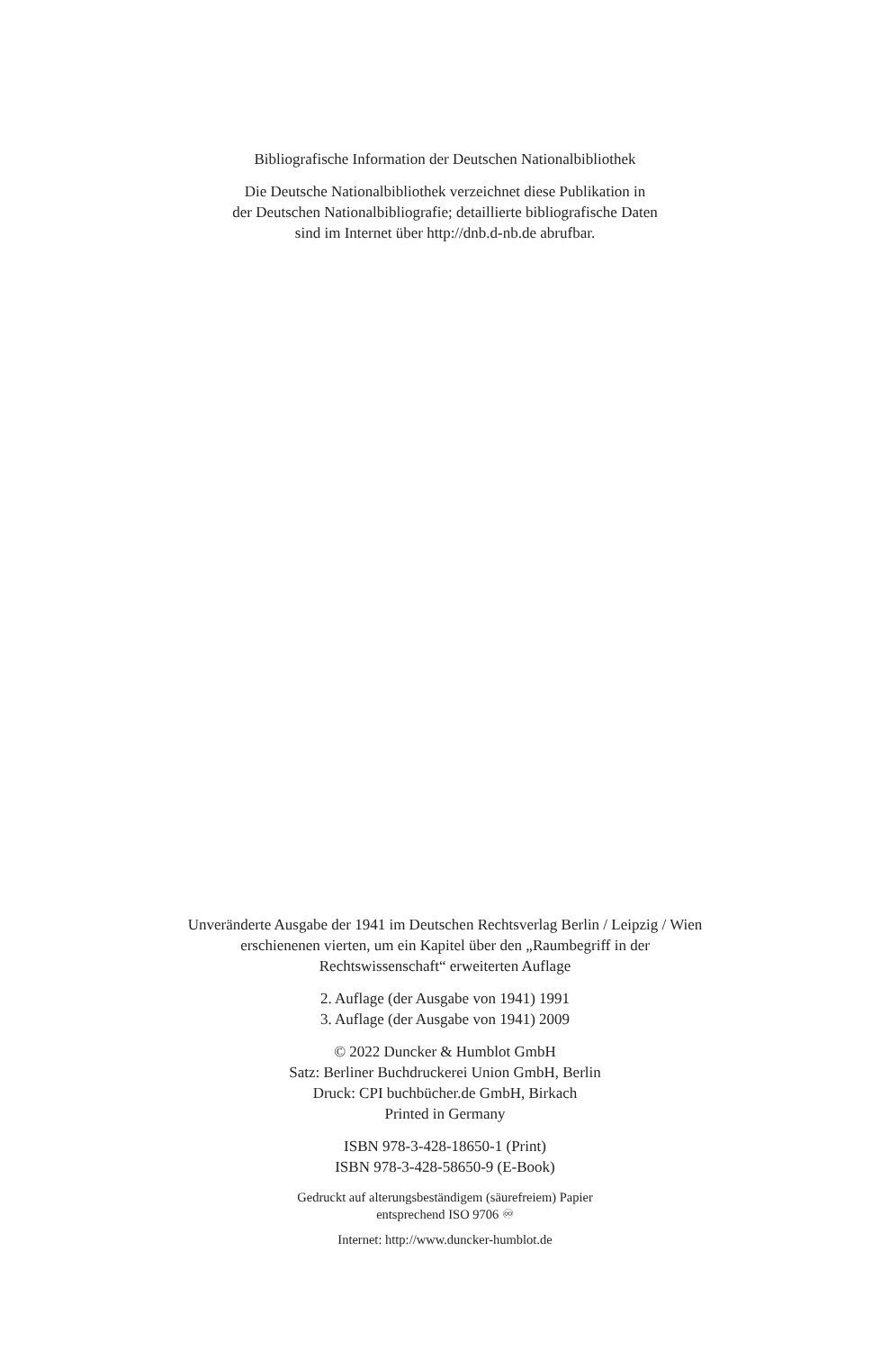Bibliografische Information der Deutschen Nationalbibliothek
Die Deutsche Nationalbibliothek verzeichnet diese Publikation in
der Deutschen Nationalbibliografie; detaillierte bibliografische Daten
sind im Internet über http://dnb.d-nb.de abrufbar.
Unveränderte Ausgabe der 1941 im Deutschen Rechtsverlag Berlin / Leipzig / Wien
erschienenen vierten, um ein Kapitel über den „Raumbegriff in der
Rechtswissenschaft“ erweiterten Auflage
2. Auflage (der Ausgabe von 1941) 1991
3. Auflage (der Ausgabe von 1941) 2009
© 2022 Duncker & Humblot GmbH
Satz: Berliner Buchdruckerei Union GmbH, Berlin
Druck: CPI buchbücher.de GmbH, Birkach
Printed in Germany
ISBN 978-3-428-18650-1 (Print)
ISBN 978-3-428-58650-9 (E-Book)
Gedruckt auf alterungsbeständigem (säurefreiem) Papier
entsprechend ISO 9706 ♾
Internet: http://www.duncker-humblot.de